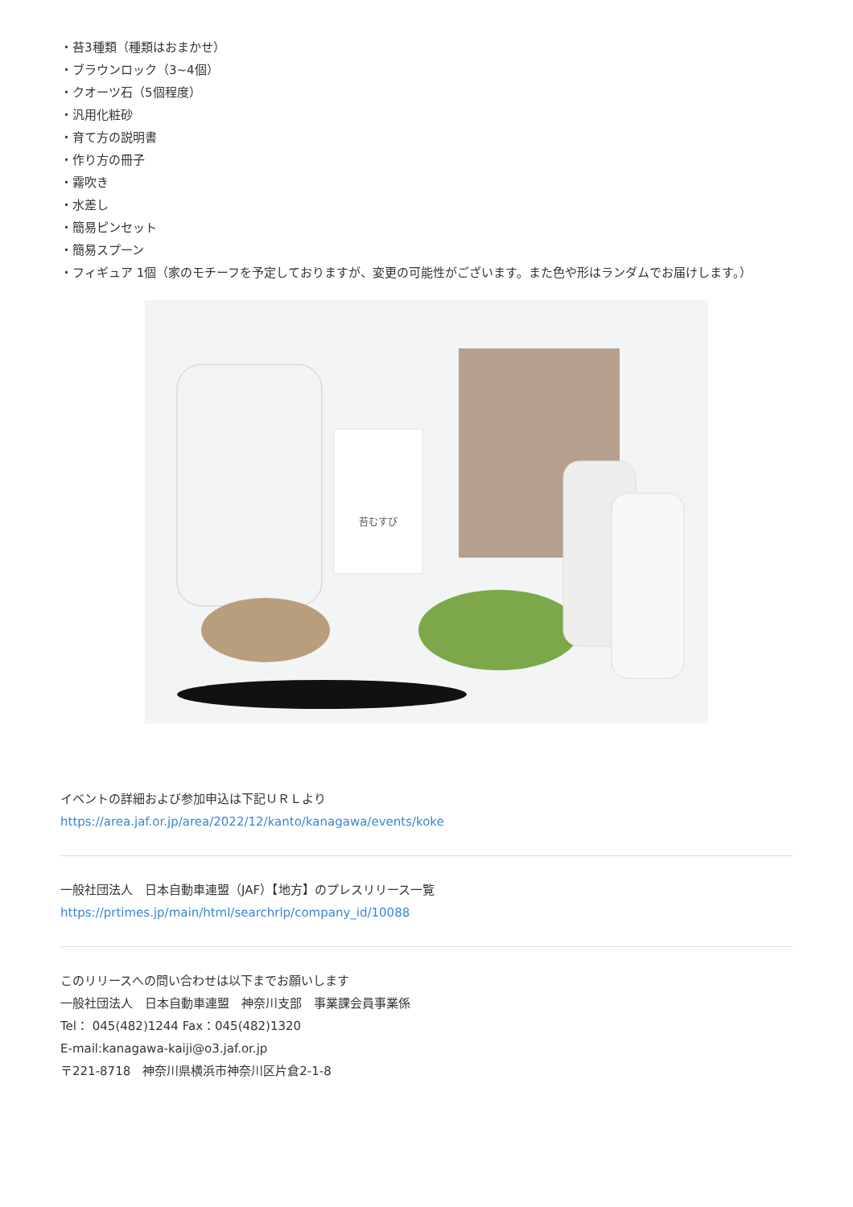・苔3種類（種類はおまかせ）
・ブラウンロック（3~4個）
・クオーツ石（5個程度）
・汎用化粧砂
・育て方の説明書
・作り方の冊子
・霧吹き
・水差し
・簡易ピンセット
・簡易スプーン
・フィギュア 1個（家のモチーフを予定しておりますが、変更の可能性がございます。また色や形はランダムでお届けします。）
苔むすび
イベントの詳細および参加申込は下記ＵＲＬより
https://area.jaf.or.jp/area/2022/12/kanto/kanagawa/events/koke
一般社団法人　日本自動車連盟（JAF）【地方】のプレスリリース一覧
https://prtimes.jp/main/html/searchrlp/company_id/10088
このリリースへの問い合わせは以下までお願いします
一般社団法人　日本自動車連盟　神奈川支部　事業課会員事業係
Tel： 045(482)1244 Fax：045(482)1320
E-mail:kanagawa-kaiji@o3.jaf.or.jp
〒221-8718　神奈川県横浜市神奈川区片倉2-1-8